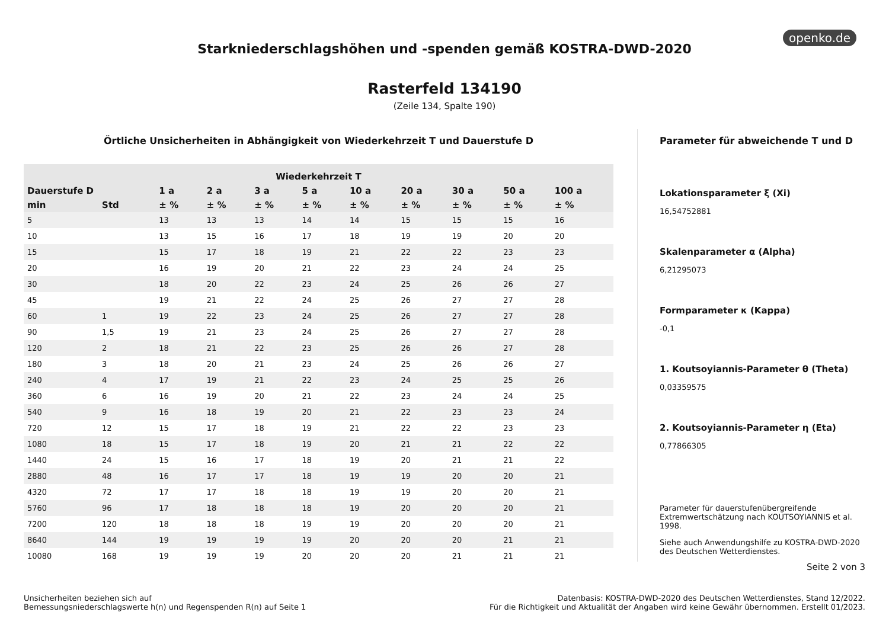openko.de
Starkniederschlagshöhen und -spenden gemäß KOSTRA-DWD-2020
Rasterfeld 134190
(Zeile 134, Spalte 190)
Örtliche Unsicherheiten in Abhängigkeit von Wiederkehrzeit T und Dauerstufe D
| Wiederkehrzeit T | | | | | | | | | | |
| --- | --- | --- | --- | --- | --- | --- | --- | --- | --- | --- |
| Dauerstufe D | | 1 a | 2 a | 3 a | 5 a | 10 a | 20 a | 30 a | 50 a | 100 a |
| min | Std | ± % | ± % | ± % | ± % | ± % | ± % | ± % | ± % | ± % |
| 5 | | 13 | 13 | 13 | 14 | 14 | 15 | 15 | 15 | 16 |
| 10 | | 13 | 15 | 16 | 17 | 18 | 19 | 19 | 20 | 20 |
| 15 | | 15 | 17 | 18 | 19 | 21 | 22 | 22 | 23 | 23 |
| 20 | | 16 | 19 | 20 | 21 | 22 | 23 | 24 | 24 | 25 |
| 30 | | 18 | 20 | 22 | 23 | 24 | 25 | 26 | 26 | 27 |
| 45 | | 19 | 21 | 22 | 24 | 25 | 26 | 27 | 27 | 28 |
| 60 | 1 | 19 | 22 | 23 | 24 | 25 | 26 | 27 | 27 | 28 |
| 90 | 1,5 | 19 | 21 | 23 | 24 | 25 | 26 | 27 | 27 | 28 |
| 120 | 2 | 18 | 21 | 22 | 23 | 25 | 26 | 26 | 27 | 28 |
| 180 | 3 | 18 | 20 | 21 | 23 | 24 | 25 | 26 | 26 | 27 |
| 240 | 4 | 17 | 19 | 21 | 22 | 23 | 24 | 25 | 25 | 26 |
| 360 | 6 | 16 | 19 | 20 | 21 | 22 | 23 | 24 | 24 | 25 |
| 540 | 9 | 16 | 18 | 19 | 20 | 21 | 22 | 23 | 23 | 24 |
| 720 | 12 | 15 | 17 | 18 | 19 | 21 | 22 | 22 | 23 | 23 |
| 1080 | 18 | 15 | 17 | 18 | 19 | 20 | 21 | 21 | 22 | 22 |
| 1440 | 24 | 15 | 16 | 17 | 18 | 19 | 20 | 21 | 21 | 22 |
| 2880 | 48 | 16 | 17 | 17 | 18 | 19 | 19 | 20 | 20 | 21 |
| 4320 | 72 | 17 | 17 | 18 | 18 | 19 | 19 | 20 | 20 | 21 |
| 5760 | 96 | 17 | 18 | 18 | 18 | 19 | 20 | 20 | 20 | 21 |
| 7200 | 120 | 18 | 18 | 18 | 19 | 19 | 20 | 20 | 20 | 21 |
| 8640 | 144 | 19 | 19 | 19 | 19 | 20 | 20 | 20 | 21 | 21 |
| 10080 | 168 | 19 | 19 | 19 | 20 | 20 | 20 | 21 | 21 | 21 |
Parameter für abweichende T und D
Lokationsparameter ξ (Xi)
16,54752881
Skalenparameter α (Alpha)
6,21295073
Formparameter κ (Kappa)
-0,1
1. Koutsoyiannis-Parameter θ (Theta)
0,03359575
2. Koutsoyiannis-Parameter η (Eta)
0,77866305
Parameter für dauerstufenübergreifende Extremwertschätzung nach KOUTSOYIANNIS et al. 1998.
Siehe auch Anwendungshilfe zu KOSTRA-DWD-2020 des Deutschen Wetterdienstes.
Seite 2 von 3
Unsicherheiten beziehen sich auf
Bemessungsniederschlagswerte h(n) und Regenspenden R(n) auf Seite 1
Datenbasis: KOSTRA-DWD-2020 des Deutschen Wetterdienstes, Stand 12/2022.
Für die Richtigkeit und Aktualität der Angaben wird keine Gewähr übernommen. Erstellt 01/2023.